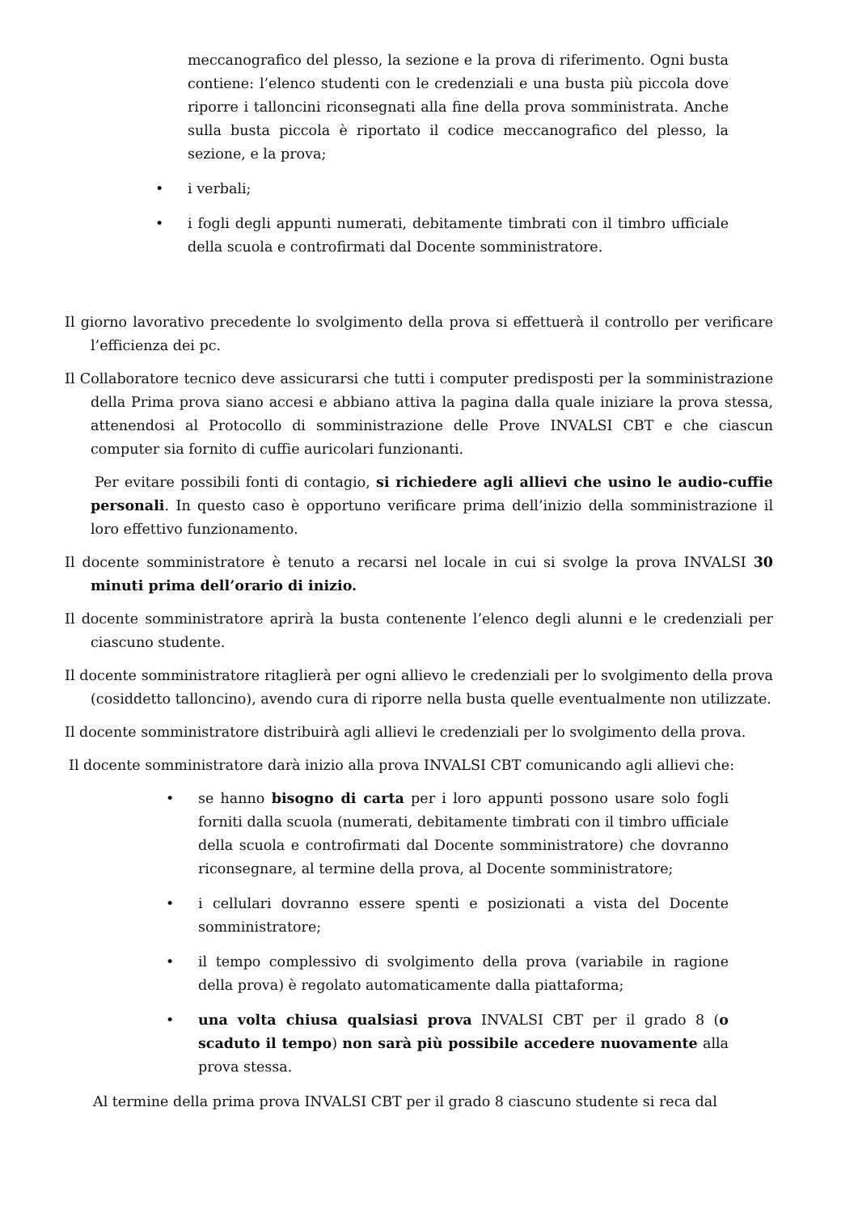meccanografico del plesso, la sezione e la prova di riferimento. Ogni busta contiene: l’elenco studenti con le credenziali e una busta più piccola dove riporre i talloncini riconsegnati alla fine della prova somministrata. Anche sulla busta piccola è riportato il codice meccanografico del plesso, la sezione, e la prova;
• i verbali;
• i fogli degli appunti numerati, debitamente timbrati con il timbro ufficiale della scuola e controfirmati dal Docente somministratore.
Il giorno lavorativo precedente lo svolgimento della prova si effettuerà il controllo per verificare l’efficienza dei pc.
Il Collaboratore tecnico deve assicurarsi che tutti i computer predisposti per la somministrazione della Prima prova siano accesi e abbiano attiva la pagina dalla quale iniziare la prova stessa, attenendosi al Protocollo di somministrazione delle Prove INVALSI CBT e che ciascun computer sia fornito di cuffie auricolari funzionanti.
Per evitare possibili fonti di contagio, si richiedere agli allievi che usino le audio-cuffie personali. In questo caso è opportuno verificare prima dell’inizio della somministrazione il loro effettivo funzionamento.
Il docente somministratore è tenuto a recarsi nel locale in cui si svolge la prova INVALSI 30 minuti prima dell’orario di inizio.
Il docente somministratore aprirà la busta contenente l’elenco degli alunni e le credenziali per ciascuno studente.
Il docente somministratore ritaglierà per ogni allievo le credenziali per lo svolgimento della prova (cosiddetto talloncino), avendo cura di riporre nella busta quelle eventualmente non utilizzate.
Il docente somministratore distribuirà agli allievi le credenziali per lo svolgimento della prova.
Il docente somministratore darà inizio alla prova INVALSI CBT comunicando agli allievi che:
• se hanno bisogno di carta per i loro appunti possono usare solo fogli forniti dalla scuola (numerati, debitamente timbrati con il timbro ufficiale della scuola e controfirmati dal Docente somministratore) che dovranno riconsegnare, al termine della prova, al Docente somministratore;
• i cellulari dovranno essere spenti e posizionati a vista del Docente somministratore;
• il tempo complessivo di svolgimento della prova (variabile in ragione della prova) è regolato automaticamente dalla piattaforma;
• una volta chiusa qualsiasi prova INVALSI CBT per il grado 8 (o scaduto il tempo) non sarà più possibile accedere nuovamente alla prova stessa.
Al termine della prima prova INVALSI CBT per il grado 8 ciascuno studente si reca dal